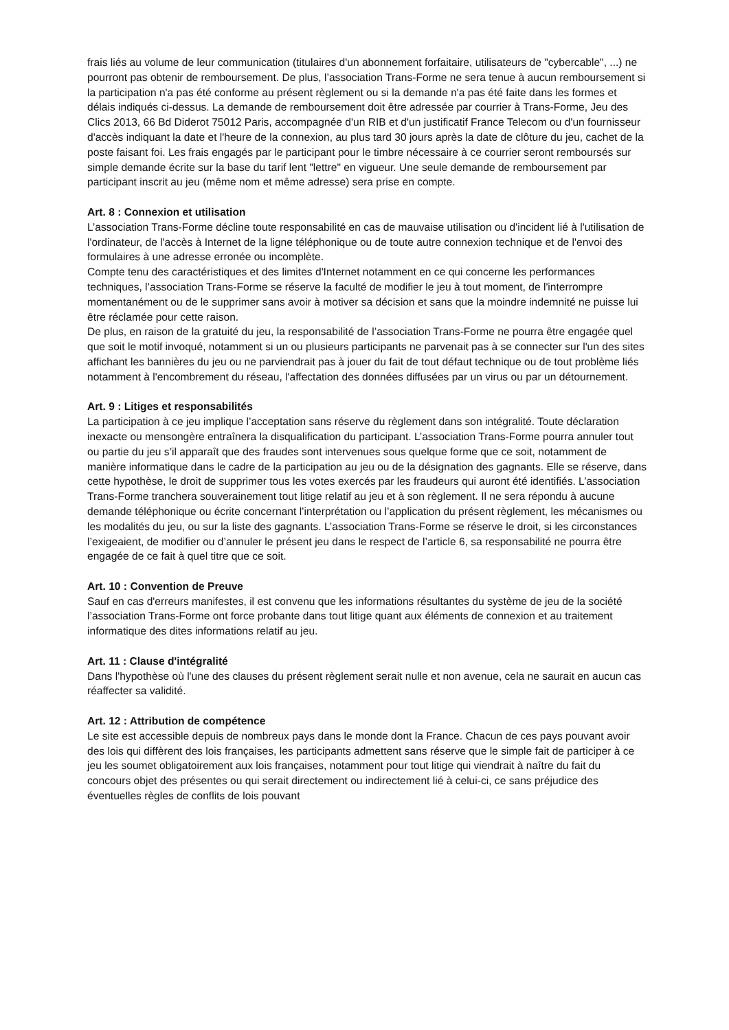frais liés au volume de leur communication (titulaires d'un abonnement forfaitaire, utilisateurs de "cybercable", ...) ne pourront pas obtenir de remboursement. De plus, l’association Trans-Forme ne sera tenue à aucun remboursement si la participation n'a pas été conforme au présent règlement ou si la demande n'a pas été faite dans les formes et délais indiqués ci-dessus. La demande de remboursement doit être adressée par courrier à Trans-Forme, Jeu des Clics 2013, 66 Bd Diderot 75012 Paris, accompagnée d'un RIB et d'un justificatif France Telecom ou d'un fournisseur d'accès indiquant la date et l'heure de la connexion, au plus tard 30 jours après la date de clôture du jeu, cachet de la poste faisant foi. Les frais engagés par le participant pour le timbre nécessaire à ce courrier seront remboursés sur simple demande écrite sur la base du tarif lent "lettre" en vigueur. Une seule demande de remboursement par participant inscrit au jeu (même nom et même adresse) sera prise en compte.
Art. 8 : Connexion et utilisation
L’association Trans-Forme décline toute responsabilité en cas de mauvaise utilisation ou d'incident lié à l'utilisation de l'ordinateur, de l'accès à Internet de la ligne téléphonique ou de toute autre connexion technique et de l'envoi des formulaires à une adresse erronée ou incomplète.
Compte tenu des caractéristiques et des limites d'Internet notamment en ce qui concerne les performances techniques, l’association Trans-Forme se réserve la faculté de modifier le jeu à tout moment, de l'interrompre momentanément ou de le supprimer sans avoir à motiver sa décision et sans que la moindre indemnité ne puisse lui être réclamée pour cette raison.
De plus, en raison de la gratuité du jeu, la responsabilité de l’association Trans-Forme ne pourra être engagée quel que soit le motif invoqué, notamment si un ou plusieurs participants ne parvenait pas à se connecter sur l'un des sites affichant les bannières du jeu ou ne parviendrait pas à jouer du fait de tout défaut technique ou de tout problème liés notamment à l'encombrement du réseau, l'affectation des données diffusées par un virus ou par un détournement.
Art. 9 : Litiges et responsabilités
La participation à ce jeu implique l’acceptation sans réserve du règlement dans son intégralité. Toute déclaration inexacte ou mensongère entraînera la disqualification du participant. L’association Trans-Forme pourra annuler tout ou partie du jeu s’il apparaît que des fraudes sont intervenues sous quelque forme que ce soit, notamment de manière informatique dans le cadre de la participation au jeu ou de la désignation des gagnants. Elle se réserve, dans cette hypothèse, le droit de supprimer tous les votes exercés par les fraudeurs qui auront été identifiés. L’association Trans-Forme tranchera souverainement tout litige relatif au jeu et à son règlement. Il ne sera répondu à aucune demande téléphonique ou écrite concernant l’interprétation ou l’application du présent règlement, les mécanismes ou les modalités du jeu, ou sur la liste des gagnants. L’association Trans-Forme se réserve le droit, si les circonstances l’exigeaient, de modifier ou d’annuler le présent jeu dans le respect de l’article 6, sa responsabilité ne pourra être engagée de ce fait à quel titre que ce soit.
Art. 10 : Convention de Preuve
Sauf en cas d'erreurs manifestes, il est convenu que les informations résultantes du système de jeu de la société l’association Trans-Forme ont force probante dans tout litige quant aux éléments de connexion et au traitement informatique des dites informations relatif au jeu.
Art. 11 : Clause d'intégralité
Dans l'hypothèse où l'une des clauses du présent règlement serait nulle et non avenue, cela ne saurait en aucun cas réaffecter sa validité.
Art. 12 : Attribution de compétence
Le site est accessible depuis de nombreux pays dans le monde dont la France. Chacun de ces pays pouvant avoir des lois qui diffèrent des lois françaises, les participants admettent sans réserve que le simple fait de participer à ce jeu les soumet obligatoirement aux lois françaises, notamment pour tout litige qui viendrait à naître du fait du concours objet des présentes ou qui serait directement ou indirectement lié à celui-ci, ce sans préjudice des éventuelles règles de conflits de lois pouvant